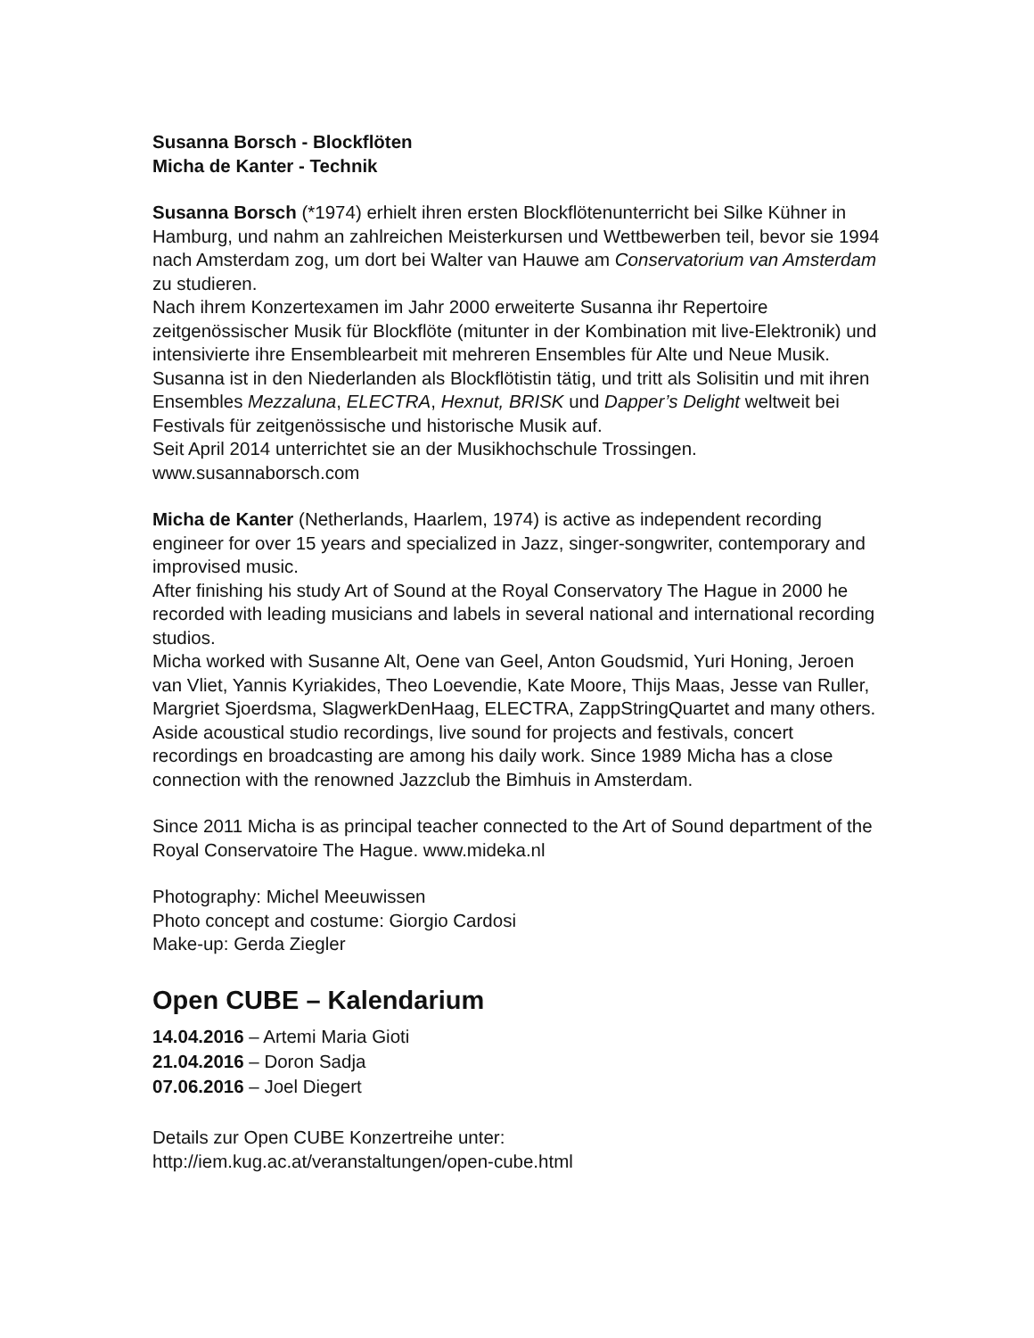Susanna Borsch - Blockflöten
Micha de Kanter - Technik
Susanna Borsch (*1974) erhielt ihren ersten Blockflötenunterricht bei Silke Kühner in Hamburg, und nahm an zahlreichen Meisterkursen und Wettbewerben teil, bevor sie 1994 nach Amsterdam zog, um dort bei Walter van Hauwe am Conservatorium van Amsterdam zu studieren.
Nach ihrem Konzertexamen im Jahr 2000 erweiterte Susanna ihr Repertoire zeitgenössischer Musik für Blockflöte (mitunter in der Kombination mit live-Elektronik) und intensivierte ihre Ensemblearbeit mit mehreren Ensembles für Alte und Neue Musik.
Susanna ist in den Niederlanden als Blockflötistin tätig, und tritt als Solisitin und mit ihren Ensembles Mezzaluna, ELECTRA, Hexnut, BRISK und Dapper’s Delight weltweit bei Festivals für zeitgenössische und historische Musik auf.
Seit April 2014 unterrichtet sie an der Musikhochschule Trossingen.
www.susannaborsch.com
Micha de Kanter (Netherlands, Haarlem, 1974) is active as independent recording engineer for over 15 years and specialized in Jazz, singer-songwriter, contemporary and improvised music.
After finishing his study Art of Sound at the Royal Conservatory The Hague in 2000 he recorded with leading musicians and labels in several national and international recording studios.
Micha worked with Susanne Alt, Oene van Geel, Anton Goudsmid, Yuri Honing, Jeroen van Vliet, Yannis Kyriakides, Theo Loevendie, Kate Moore, Thijs Maas, Jesse van Ruller, Margriet Sjoerdsma, SlagwerkDenHaag, ELECTRA, ZappStringQuartet and many others.
Aside acoustical studio recordings, live sound for projects and festivals, concert recordings en broadcasting are among his daily work. Since 1989 Micha has a close connection with the renowned Jazzclub the Bimhuis in Amsterdam.
Since 2011 Micha is as principal teacher connected to the Art of Sound department of the Royal Conservatoire The Hague. www.mideka.nl
Photography: Michel Meeuwissen
Photo concept and costume: Giorgio Cardosi
Make-up: Gerda Ziegler
Open CUBE – Kalendarium
14.04.2016 – Artemi Maria Gioti
21.04.2016 – Doron Sadja
07.06.2016 – Joel Diegert
Details zur Open CUBE Konzertreihe unter:
http://iem.kug.ac.at/veranstaltungen/open-cube.html